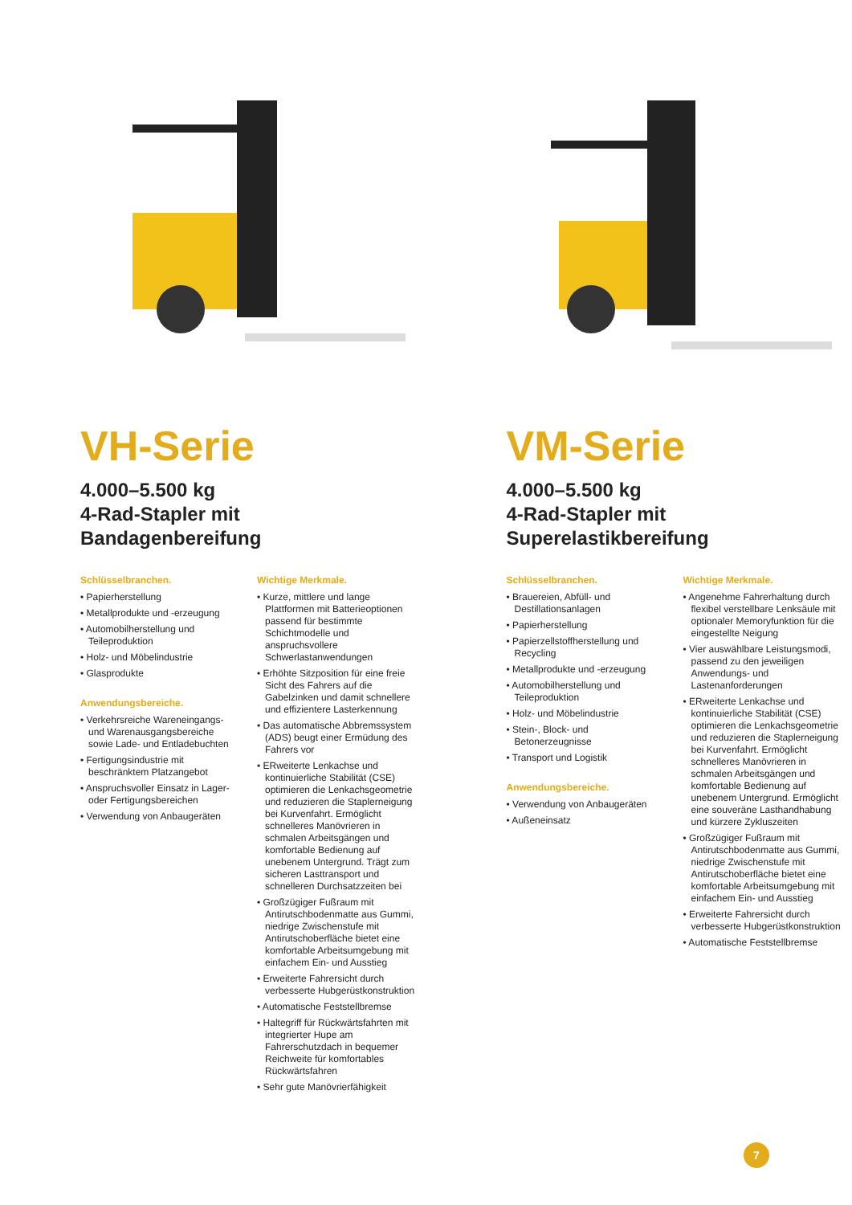VH-Serie
4.000–5.500 kg
4-Rad-Stapler mit
Bandagenbereifung
Schlüsselbranchen.
• Papierherstellung
• Metallprodukte und -erzeugung
• Automobilherstellung und Teileproduktion
• Holz- und Möbelindustrie
• Glasprodukte
Anwendungsbereiche.
• Verkehrsreiche Wareneingangs- und Warenausgangsbereiche sowie Lade- und Entladebuchten
• Fertigungsindustrie mit beschränktem Platzangebot
• Anspruchsvoller Einsatz in Lager- oder Fertigungsbereichen
• Verwendung von Anbaugeräten
Wichtige Merkmale.
• Kurze, mittlere und lange Plattformen mit Batterieoptionen passend für bestimmte Schichtmodelle und anspruchsvollere Schwerlastanwendungen
• Erhöhte Sitzposition für eine freie Sicht des Fahrers auf die Gabelzinken und damit schnellere und effizientere Lasterkennung
• Das automatische Abbremssystem (ADS) beugt einer Ermüdung des Fahrers vor
• ERweiterte Lenkachse und kontinuierliche Stabilität (CSE) optimieren die Lenkachsgeometrie und reduzieren die Staplerneigung bei Kurvenfahrt. Ermöglicht schnelleres Manövrieren in schmalen Arbeitsgängen und komfortable Bedienung auf unebenem Untergrund. Trägt zum sicheren Lasttransport und schnelleren Durchsatzzeiten bei
• Großzügiger Fußraum mit Antirutschbodenmatte aus Gummi, niedrige Zwischenstufe mit Antirutschoberfläche bietet eine komfortable Arbeitsumgebung mit einfachem Ein- und Ausstieg
• Erweiterte Fahrersicht durch verbesserte Hubgerüstkonstruktion
• Automatische Feststellbremse
• Haltegriff für Rückwärtsfahrten mit integrierter Hupe am Fahrerschutzdach in bequemer Reichweite für komfortables Rückwärtsfahren
• Sehr gute Manövrierfähigkeit
VM-Serie
4.000–5.500 kg
4-Rad-Stapler mit
Superelastikbereifung
Schlüsselbranchen.
• Brauereien, Abfüll- und Destillationsanlagen
• Papierherstellung
• Papierzellstoffherstellung und Recycling
• Metallprodukte und -erzeugung
• Automobilherstellung und Teileproduktion
• Holz- und Möbelindustrie
• Stein-, Block- und Betonerzeugnisse
• Transport und Logistik
Anwendungsbereiche.
• Verwendung von Anbaugeräten
• Außeneinsatz
Wichtige Merkmale.
• Angenehme Fahrerhaltung durch flexibel verstellbare Lenksäule mit optionaler Memoryfunktion für die eingestellte Neigung
• Vier auswählbare Leistungsmodi, passend zu den jeweiligen Anwendungs- und Lastenanforderungen
• ERweiterte Lenkachse und kontinuierliche Stabilität (CSE) optimieren die Lenkachsgeometrie und reduzieren die Staplerneigung bei Kurvenfahrt. Ermöglicht schnelleres Manövrieren in schmalen Arbeitsgängen und komfortable Bedienung auf unebenem Untergrund. Ermöglicht eine souveräne Lasthandhabung und kürzere Zykluszeiten
• Großzügiger Fußraum mit Antirutschbodenmatte aus Gummi, niedrige Zwischenstufe mit Antirutschoberfläche bietet eine komfortable Arbeitsumgebung mit einfachem Ein- und Ausstieg
• Erweiterte Fahrersicht durch verbesserte Hubgerüstkonstruktion
• Automatische Feststellbremse
7